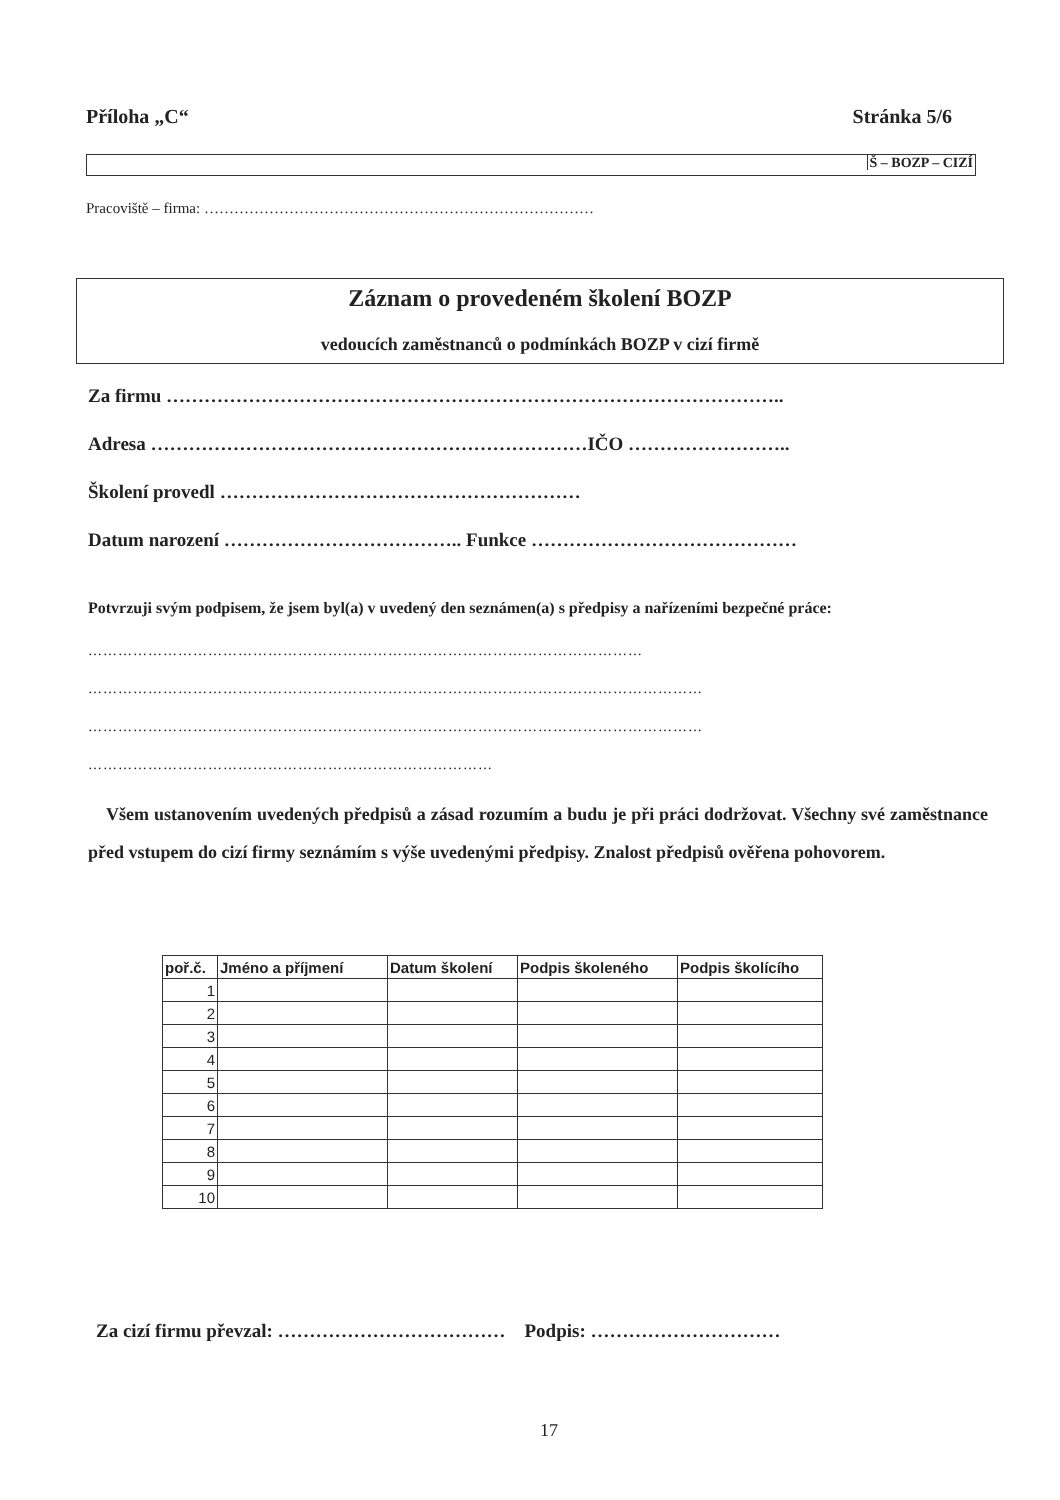Příloha „C“Stránka 5/6
Š – BOZP – CIZÍ
Pracoviště – firma: ……………………………………………………………………
Záznam o provedeném školení BOZP
vedoucích zaměstnanců o podmínkách BOZP v cizí firmě
Za firmu ……………………………………………………………………………………..
Adresa ……………………………………………………………IČO ……………………..
Školení provedl …………………………………………………
Datum narození ……………………………….. Funkce ……………………………………
Potvrzuji svým podpisem, že jsem byl(a) v uvedený den seznámen(a) s předpisy a nařízeními bezpečné práce:
…………………………………………………………………………………………………
……………………………………………………………………………………………………………
……………………………………………………………………………………………………………
………………………………………………………………………
Všem ustanovením uvedených předpisů a zásad rozumím a budu je při práci dodržovat. Všechny své zaměstnance před vstupem do cizí firmy seznámím s výše uvedenými předpisy. Znalost předpisů ověřena pohovorem.
| poř.č. | Jméno a příjmení | Datum školení | Podpis školeného | Podpis školícího |
| --- | --- | --- | --- | --- |
| 1 | | | | |
| 2 | | | | |
| 3 | | | | |
| 4 | | | | |
| 5 | | | | |
| 6 | | | | |
| 7 | | | | |
| 8 | | | | |
| 9 | | | | |
| 10 | | | | |
Za cizí firmu převzal: ……………………………… Podpis: …………………………
17